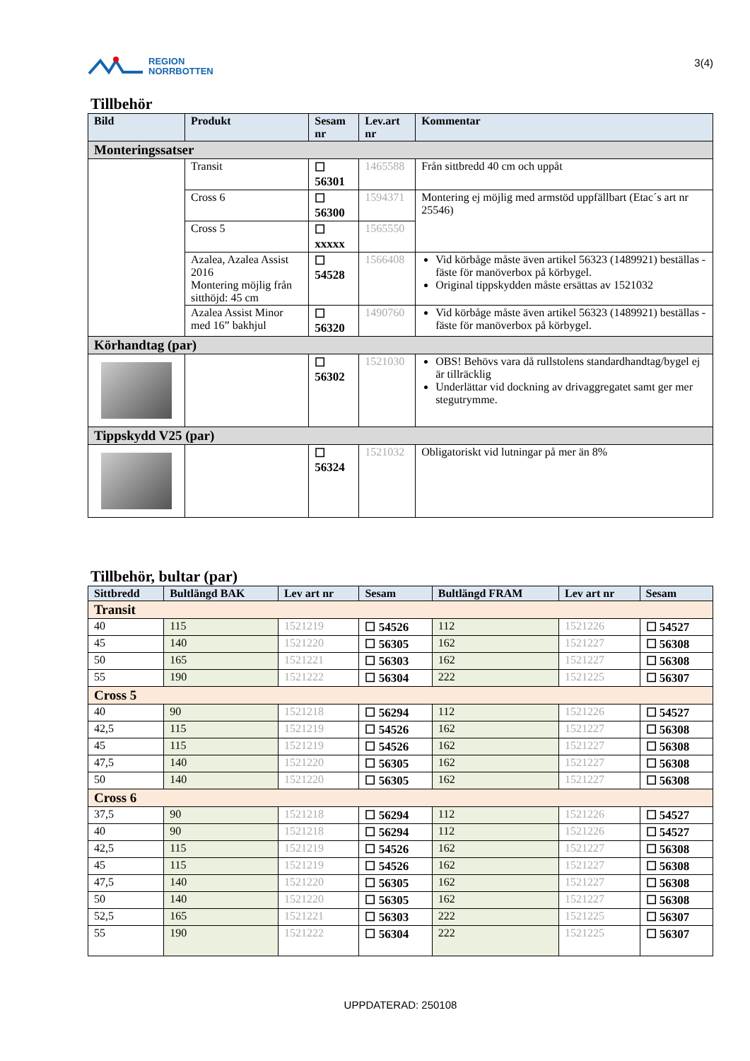REGION
NORRBOTTEN
3(4)
Tillbehör
| Bild | Produkt | Sesam nr | Lev.art nr | Kommentar |
| --- | --- | --- | --- | --- |
| Monteringssatser | | | | |
| | Transit | ☐ 56301 | 1465588 | Från sittbredd 40 cm och uppåt |
| | Cross 6 | ☐ 56300 | 1594371 | Montering ej möjlig med armstöd uppfällbart (Etac´s art nr 25546) |
| | Cross 5 | ☐ xxxxx | 1565550 | |
| | Azalea, Azalea Assist 2016 Montering möjlig från sitthöjd: 45 cm | ☐ 54528 | 1566408 | Vid körbåge måste även artikel 56323 (1489921) beställas - fäste för manöverbox på körbygel. Original tippskydden måste ersättas av 1521032 |
| | Azalea Assist Minor med 16” bakhjul | ☐ 56320 | 1490760 | Vid körbåge måste även artikel 56323 (1489921) beställas - fäste för manöverbox på körbygel. |
| Körhandtag (par) | | | | |
| | | ☐ 56302 | 1521030 | OBS! Behövs vara då rullstolens standardhandtag/bygel ej är tillräcklig Underlättar vid dockning av drivaggregatet samt ger mer stegutrymme. |
| Tippskydd V25 (par) | | | | |
| | | ☐ 56324 | 1521032 | Obligatoriskt vid lutningar på mer än 8% |
Tillbehör, bultar (par)
| Sittbredd | Bultlängd BAK | Lev art nr | Sesam | Bultlängd FRAM | Lev art nr | Sesam |
| --- | --- | --- | --- | --- | --- | --- |
| Transit | | | | | | |
| 40 | 115 | 1521219 | ☐ 54526 | 112 | 1521226 | ☐ 54527 |
| 45 | 140 | 1521220 | ☐ 56305 | 162 | 1521227 | ☐ 56308 |
| 50 | 165 | 1521221 | ☐ 56303 | 162 | 1521227 | ☐ 56308 |
| 55 | 190 | 1521222 | ☐ 56304 | 222 | 1521225 | ☐ 56307 |
| Cross 5 | | | | | | |
| 40 | 90 | 1521218 | ☐ 56294 | 112 | 1521226 | ☐ 54527 |
| 42,5 | 115 | 1521219 | ☐ 54526 | 162 | 1521227 | ☐ 56308 |
| 45 | 115 | 1521219 | ☐ 54526 | 162 | 1521227 | ☐ 56308 |
| 47,5 | 140 | 1521220 | ☐ 56305 | 162 | 1521227 | ☐ 56308 |
| 50 | 140 | 1521220 | ☐ 56305 | 162 | 1521227 | ☐ 56308 |
| Cross 6 | | | | | | |
| 37,5 | 90 | 1521218 | ☐ 56294 | 112 | 1521226 | ☐ 54527 |
| 40 | 90 | 1521218 | ☐ 56294 | 112 | 1521226 | ☐ 54527 |
| 42,5 | 115 | 1521219 | ☐ 54526 | 162 | 1521227 | ☐ 56308 |
| 45 | 115 | 1521219 | ☐ 54526 | 162 | 1521227 | ☐ 56308 |
| 47,5 | 140 | 1521220 | ☐ 56305 | 162 | 1521227 | ☐ 56308 |
| 50 | 140 | 1521220 | ☐ 56305 | 162 | 1521227 | ☐ 56308 |
| 52,5 | 165 | 1521221 | ☐ 56303 | 222 | 1521225 | ☐ 56307 |
| 55 | 190 | 1521222 | ☐ 56304 | 222 | 1521225 | ☐ 56307 |
UPPDATERAD: 250108